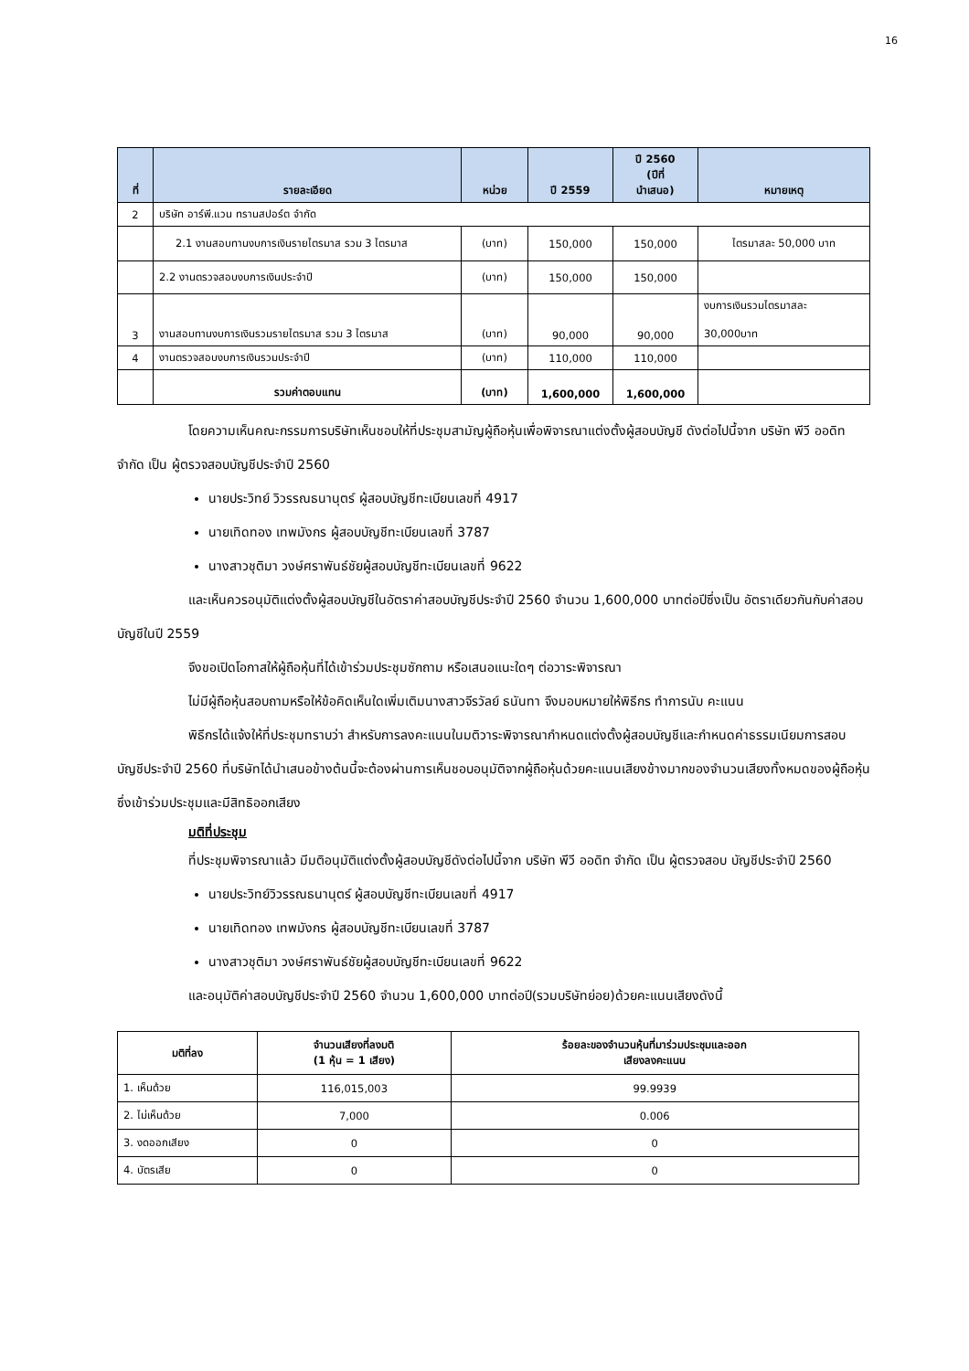16
| ที่ | รายละเอียด | หน่วย | ปี 2559 | ปี 2560 (ปีที่ นำเสนอ) | หมายเหตุ |
| --- | --- | --- | --- | --- | --- |
| 2 | บริษัท อาร์พี.แวน ทรานสปอร์ต จำกัด | | | | |
| | 2.1 งานสอบทานงบการเงินรายไตรมาส รวม 3 ไตรมาส | (บาท) | 150,000 | 150,000 | ไตรมาสละ 50,000 บาท |
| | 2.2 งานตรวจสอบงบการเงินประจำปี | (บาท) | 150,000 | 150,000 | |
| 3 | งานสอบทานงบการเงินรวมรายไตรมาส รวม 3 ไตรมาส | (บาท) | 90,000 | 90,000 | งบการเงินรวมไตรมาสละ 30,000บาท |
| 4 | งานตรวจสอบงบการเงินรวมประจำปี | (บาท) | 110,000 | 110,000 | |
| | รวมค่าตอบแทน | (บาท) | 1,600,000 | 1,600,000 | |
โดยความเห็นคณะกรรมการบริษัทเห็นชอบให้ที่ประชุมสามัญผู้ถือหุ้นเพื่อพิจารณาแต่งตั้งผู้สอบบัญชี ดังต่อไปนี้จาก บริษัท พีวี ออดิท จำกัด เป็น ผู้ตรวจสอบบัญชีประจำปี 2560
นายประวิทย์ วิวรรณธนานุตร์ ผู้สอบบัญชีทะเบียนเลขที่ 4917
นายเทิดทอง เทพมังกร ผู้สอบบัญชีทะเบียนเลขที่ 3787
นางสาวชุติมา วงษ์ศราพันธ์ชัยผู้สอบบัญชีทะเบียนเลขที่ 9622
และเห็นควรอนุมัติแต่งตั้งผู้สอบบัญชีในอัตราค่าสอบบัญชีประจำปี 2560 จำนวน 1,600,000 บาทต่อปีซึ่งเป็น อัตราเดียวกันกับค่าสอบบัญชีในปี 2559
จึงขอเปิดโอกาสให้ผู้ถือหุ้นที่ได้เข้าร่วมประชุมซักถาม หรือเสนอแนะใดๆ ต่อวาระพิจารณา
ไม่มีผู้ถือหุ้นสอบถามหรือให้ข้อคิดเห็นใดเพิ่มเติมนางสาวจีรวัลย์ ธนันทา จึงมอบหมายให้พิธีกร ทำการนับ คะแนน
พิธีกรได้แจ้งให้ที่ประชุมทราบว่า สำหรับการลงคะแนนในมติวาระพิจารณากำหนดแต่งตั้งผู้สอบบัญชีและกำหนดค่าธรรมเนียมการสอบบัญชีประจำปี 2560 ที่บริษัทได้นำเสนอข้างต้นนี้จะต้องผ่านการเห็นชอบอนุมัติจากผู้ถือหุ้นด้วยคะแนนเสียงข้างมากของจำนวนเสียงทั้งหมดของผู้ถือหุ้นซึ่งเข้าร่วมประชุมและมีสิทธิออกเสียง
มติที่ประชุม
ที่ประชุมพิจารณาแล้ว มีมติอนุมัติแต่งตั้งผู้สอบบัญชีดังต่อไปนี้จาก บริษัท พีวี ออดิท จำกัด เป็น ผู้ตรวจสอบ บัญชีประจำปี 2560
นายประวิทย์วิวรรณธนานุตร์ ผู้สอบบัญชีทะเบียนเลขที่ 4917
นายเทิดทอง เทพมังกร ผู้สอบบัญชีทะเบียนเลขที่ 3787
นางสาวชุติมา วงษ์ศราพันธ์ชัยผู้สอบบัญชีทะเบียนเลขที่ 9622
และอนุมัติค่าสอบบัญชีประจำปี 2560 จำนวน 1,600,000 บาทต่อปี(รวมบริษัทย่อย)ด้วยคะแนนเสียงดังนี้
| มติที่ลง | จำนวนเสียงที่ลงมติ (1 หุ้น = 1 เสียง) | ร้อยละของจำนวนหุ้นที่มาร่วมประชุมและออก เสียงลงคะแนน |
| --- | --- | --- |
| 1. เห็นด้วย | 116,015,003 | 99.9939 |
| 2. ไม่เห็นด้วย | 7,000 | 0.006 |
| 3. งดออกเสียง | 0 | 0 |
| 4. บัตรเสีย | 0 | 0 |